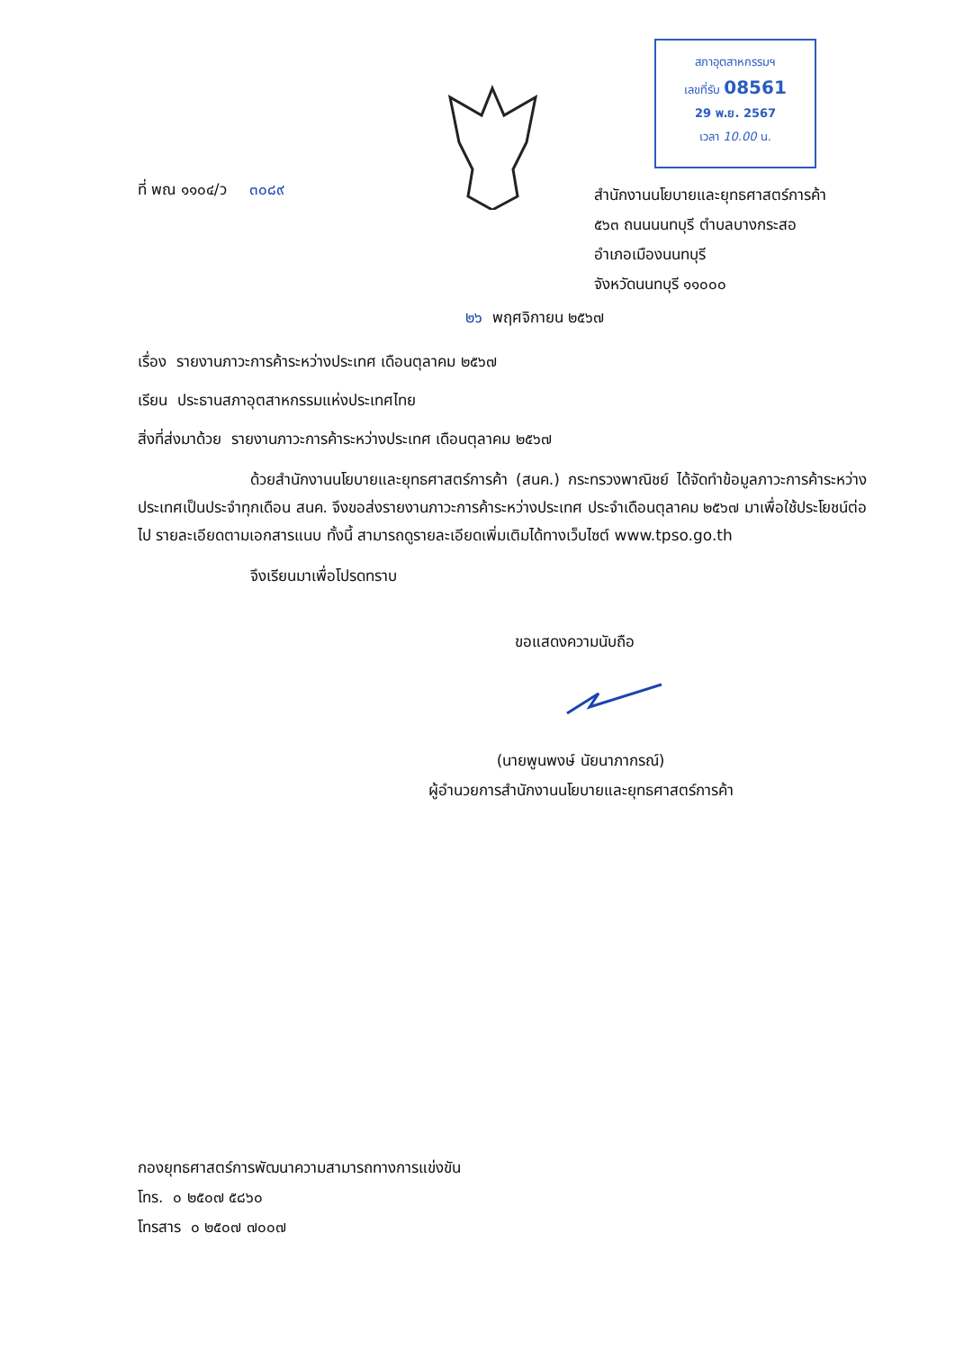สภาอุตสาหกรรมฯ
เลขที่รับ 08561
29 พ.ย. 2567
เวลา 10.00 น.
ที่ พณ ๑๑๐๔/ว ๓๐๘๙
สำนักงานนโยบายและยุทธศาสตร์การค้า
๕๖๓ ถนนนนทบุรี ตำบลบางกระสอ
อำเภอเมืองนนทบุรี
จังหวัดนนทบุรี ๑๑๐๐๐
๒๖ พฤศจิกายน ๒๕๖๗
เรื่อง รายงานภาวะการค้าระหว่างประเทศ เดือนตุลาคม ๒๕๖๗
เรียน ประธานสภาอุตสาหกรรมแห่งประเทศไทย
สิ่งที่ส่งมาด้วย รายงานภาวะการค้าระหว่างประเทศ เดือนตุลาคม ๒๕๖๗
ด้วยสำนักงานนโยบายและยุทธศาสตร์การค้า (สนค.) กระทรวงพาณิชย์ ได้จัดทำข้อมูลภาวะการค้าระหว่างประเทศเป็นประจำทุกเดือน สนค. จึงขอส่งรายงานภาวะการค้าระหว่างประเทศ ประจำเดือนตุลาคม ๒๕๖๗ มาเพื่อใช้ประโยชน์ต่อไป รายละเอียดตามเอกสารแนบ ทั้งนี้ สามารถดูรายละเอียดเพิ่มเติมได้ทางเว็บไซต์ www.tpso.go.th
จึงเรียนมาเพื่อโปรดทราบ
ขอแสดงความนับถือ
(นายพูนพงษ์ นัยนาภากรณ์)
ผู้อำนวยการสำนักงานนโยบายและยุทธศาสตร์การค้า
กองยุทธศาสตร์การพัฒนาความสามารถทางการแข่งขัน
โทร. ๐ ๒๕๐๗ ๕๘๖๐
โทรสาร ๐ ๒๕๐๗ ๗๐๐๗